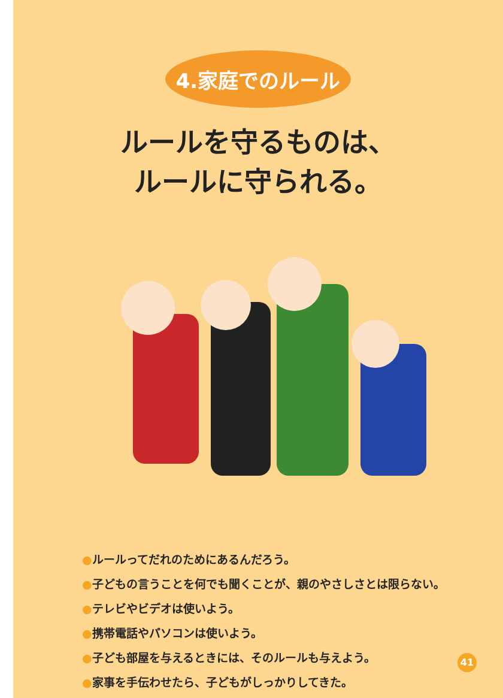4.家庭でのルール
ルールを守るものは、
ルールに守られる。
●ルールってだれのためにあるんだろう。
●子どもの言うことを何でも聞くことが、親のやさしさとは限らない。
●テレビやビデオは使いよう。
●携帯電話やパソコンは使いよう。
●子ども部屋を与えるときには、そのルールも与えよう。
●家事を手伝わせたら、子どもがしっかりしてきた。
41